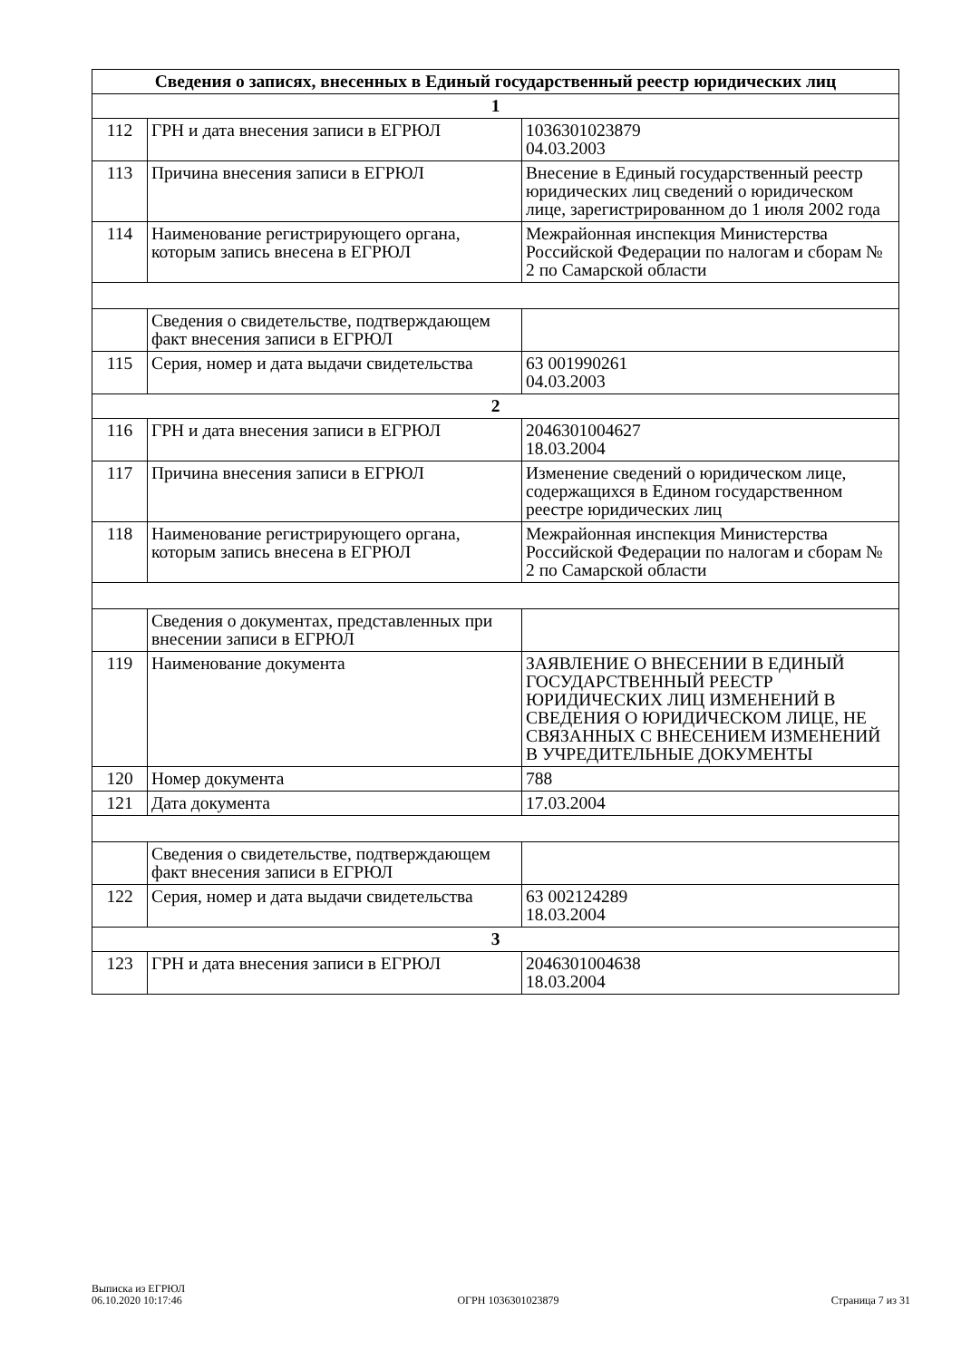| Сведения о записях, внесенных в Единый государственный реестр юридических лиц | | |
| --- | --- | --- |
| 1 | | |
| 112 | ГРН и дата внесения записи в ЕГРЮЛ | 1036301023879 04.03.2003 |
| 113 | Причина внесения записи в ЕГРЮЛ | Внесение в Единый государственный реестр юридических лиц сведений о юридическом лице, зарегистрированном до 1 июля 2002 года |
| 114 | Наименование регистрирующего органа, которым запись внесена в ЕГРЮЛ | Межрайонная инспекция Министерства Российской Федерации по налогам и сборам № 2 по Самарской области |
| | Сведения о свидетельстве, подтверждающем факт внесения записи в ЕГРЮЛ | |
| 115 | Серия, номер и дата выдачи свидетельства | 63 001990261 04.03.2003 |
| 2 | | |
| 116 | ГРН и дата внесения записи в ЕГРЮЛ | 2046301004627 18.03.2004 |
| 117 | Причина внесения записи в ЕГРЮЛ | Изменение сведений о юридическом лице, содержащихся в Едином государственном реестре юридических лиц |
| 118 | Наименование регистрирующего органа, которым запись внесена в ЕГРЮЛ | Межрайонная инспекция Министерства Российской Федерации по налогам и сборам № 2 по Самарской области |
| | Сведения о документах, представленных при внесении записи в ЕГРЮЛ | |
| 119 | Наименование документа | ЗАЯВЛЕНИЕ О ВНЕСЕНИИ В ЕДИНЫЙ ГОСУДАРСТВЕННЫЙ РЕЕСТР ЮРИДИЧЕСКИХ ЛИЦ ИЗМЕНЕНИЙ В СВЕДЕНИЯ О ЮРИДИЧЕСКОМ ЛИЦЕ, НЕ СВЯЗАННЫХ С ВНЕСЕНИЕМ ИЗМЕНЕНИЙ В УЧРЕДИТЕЛЬНЫЕ ДОКУМЕНТЫ |
| 120 | Номер документа | 788 |
| 121 | Дата документа | 17.03.2004 |
| | Сведения о свидетельстве, подтверждающем факт внесения записи в ЕГРЮЛ | |
| 122 | Серия, номер и дата выдачи свидетельства | 63 002124289 18.03.2004 |
| 3 | | |
| 123 | ГРН и дата внесения записи в ЕГРЮЛ | 2046301004638 18.03.2004 |
Выписка из ЕГРЮЛ
06.10.2020 10:17:46
ОГРН 1036301023879
Страница 7 из 31